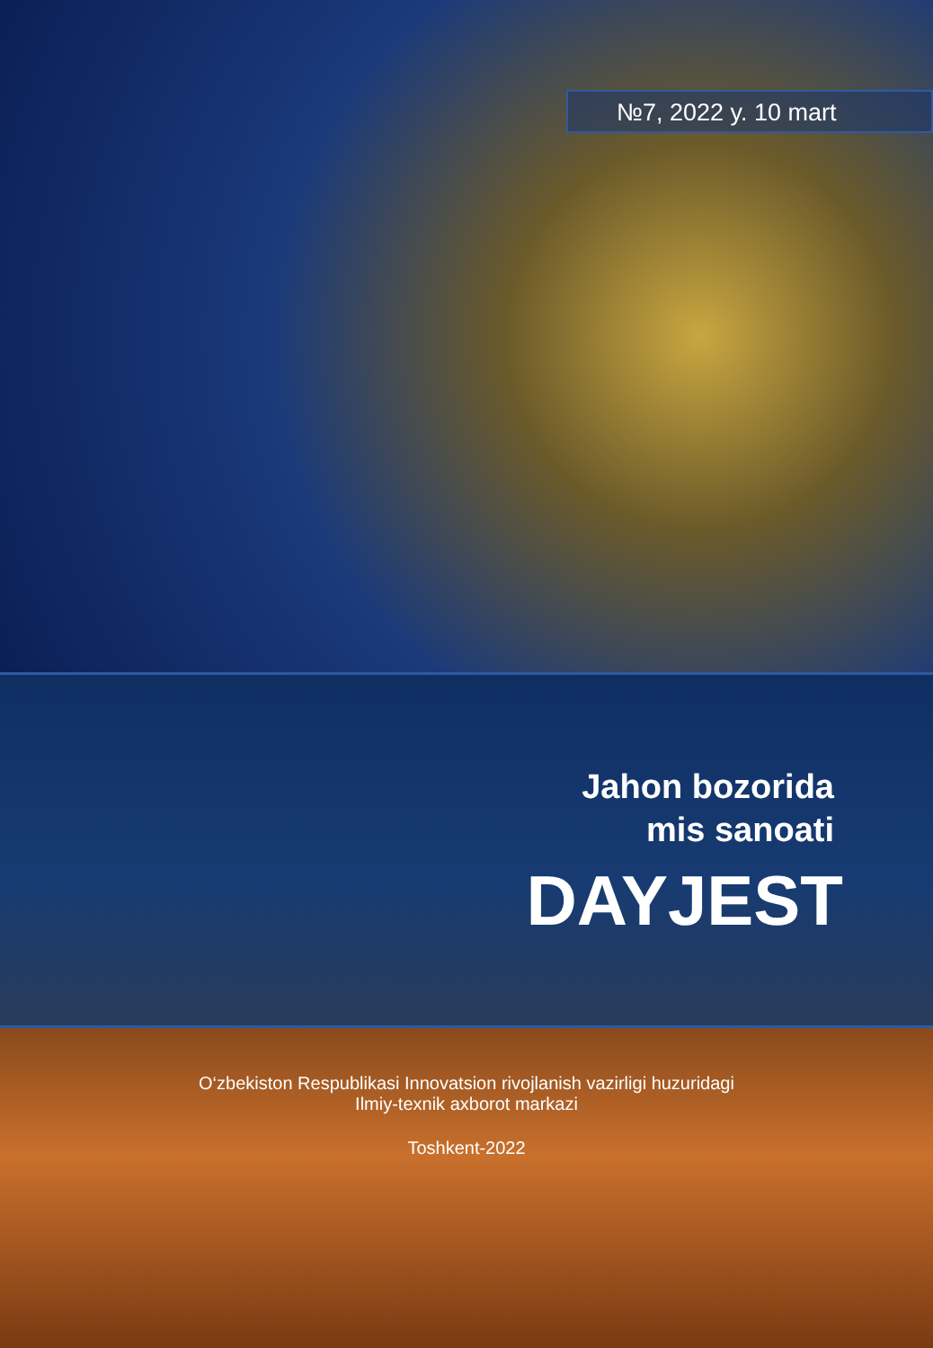№7, 2022 y. 10 mart
Jahon bozorida
mis sanoati
DAYJEST
O‘zbekiston Respublikasi Innovatsion rivojlanish vazirligi huzuridagi
Ilmiy-texnik axborot markazi
Toshkent-2022